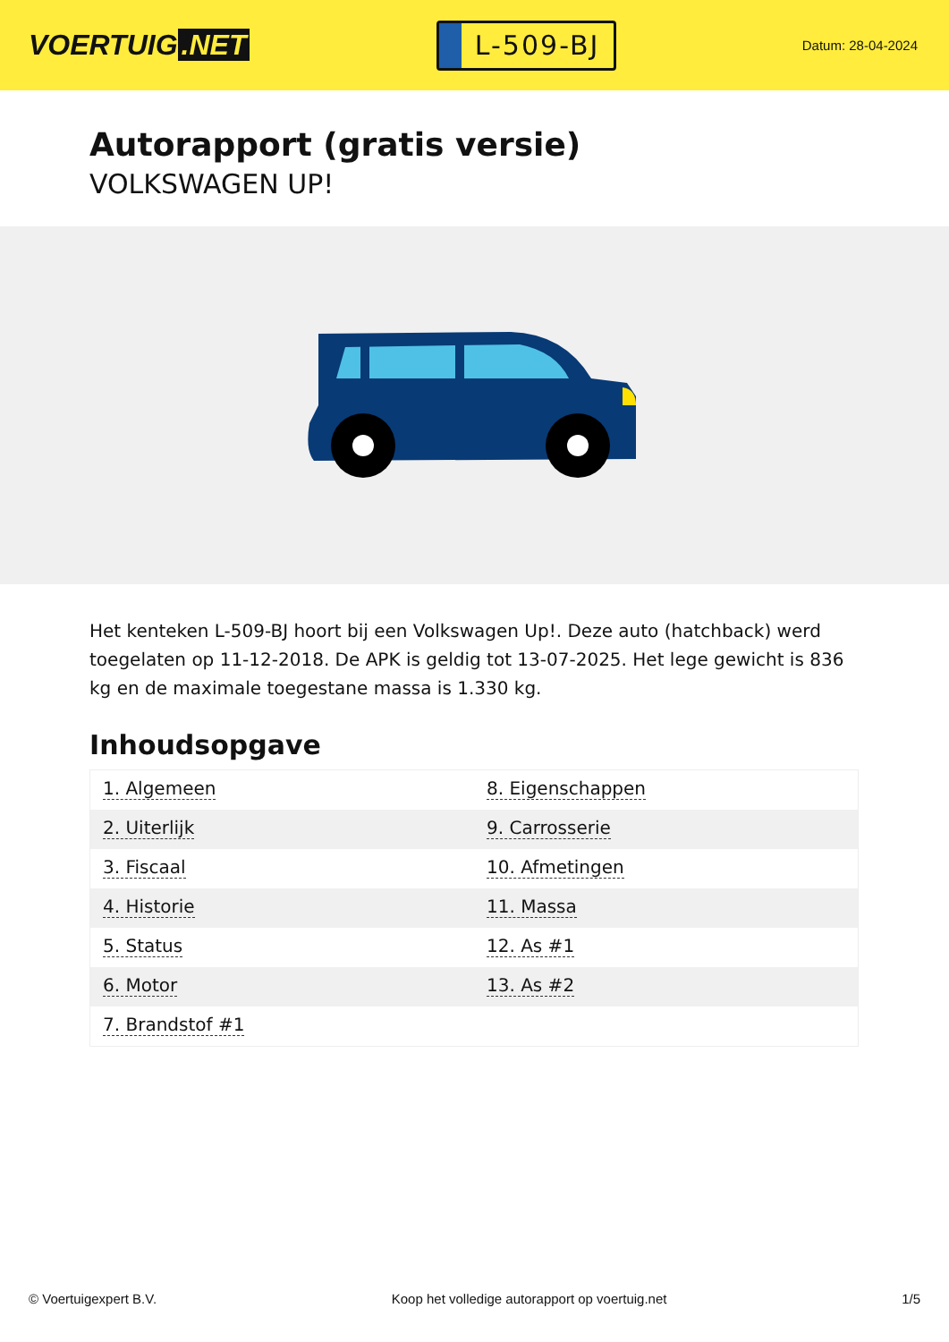VOERTUIG.NET
L-509-BJ
Datum: 28-04-2024
Autorapport (gratis versie)
VOLKSWAGEN UP!
Het kenteken L-509-BJ hoort bij een Volkswagen Up!. Deze auto (hatchback) werd toegelaten op 11-12-2018. De APK is geldig tot 13-07-2025. Het lege gewicht is 836 kg en de maximale toegestane massa is 1.330 kg.
Inhoudsopgave
| 1. Algemeen | 8. Eigenschappen |
| 2. Uiterlijk | 9. Carrosserie |
| 3. Fiscaal | 10. Afmetingen |
| 4. Historie | 11. Massa |
| 5. Status | 12. As #1 |
| 6. Motor | 13. As #2 |
| 7. Brandstof #1 | |
© Voertuigexpert B.V. Koop het volledige autorapport op voertuig.net 1/5